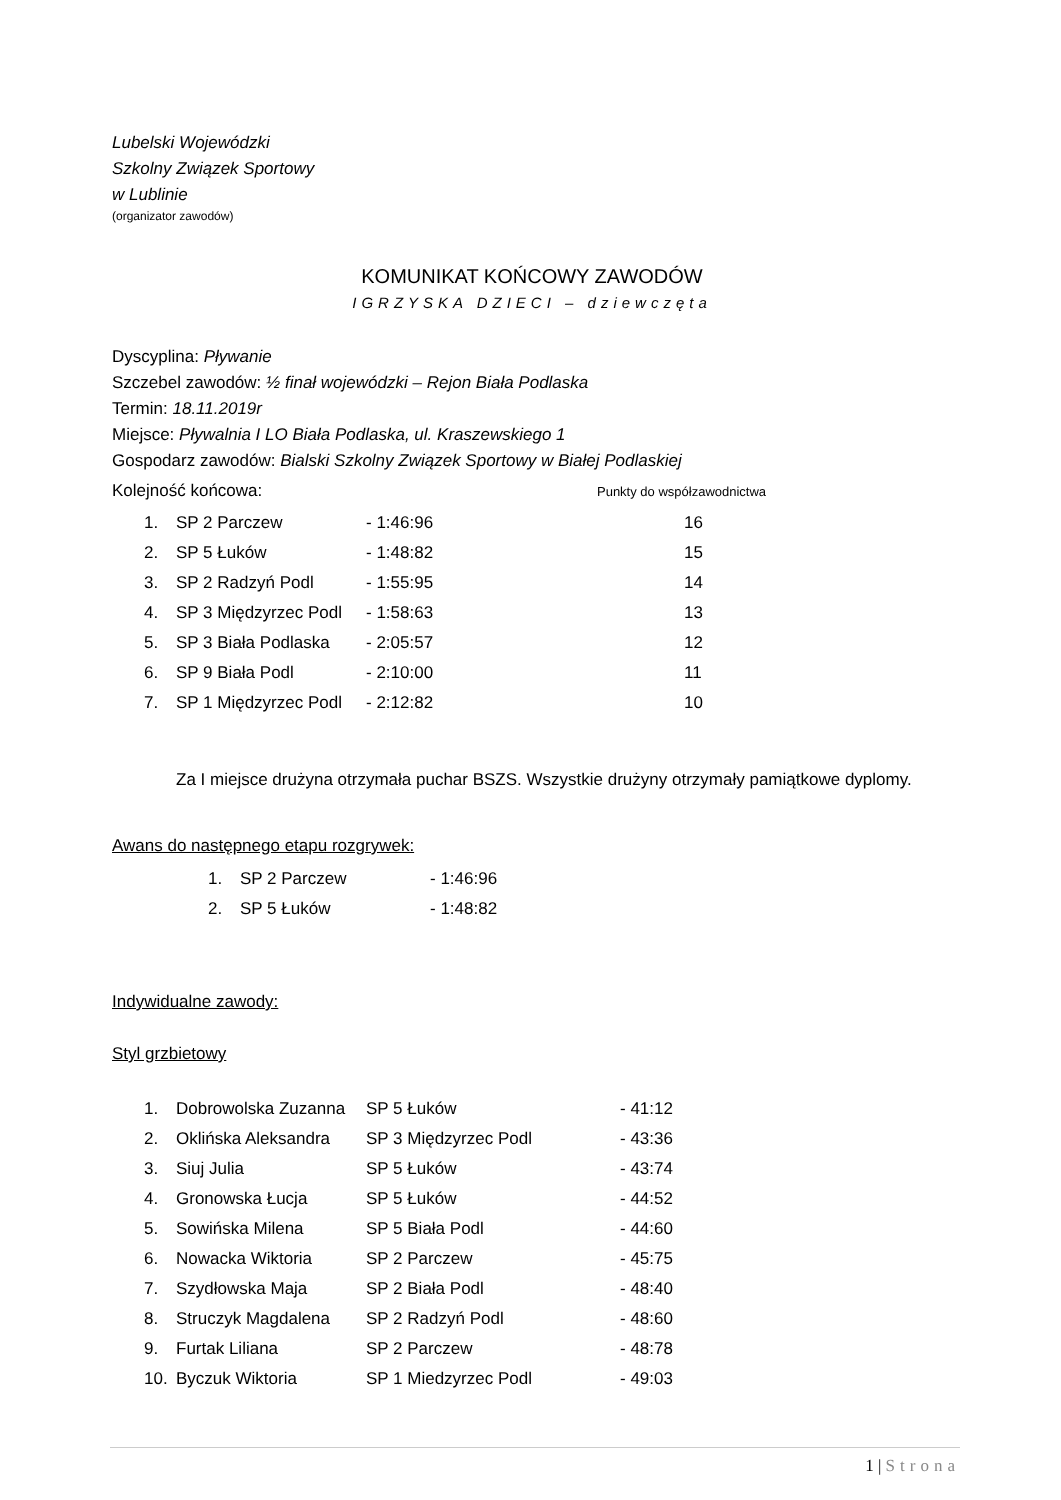Lubelski Wojewódzki
Szkolny Związek Sportowy
w Lublinie
(organizator zawodów)
KOMUNIKAT KOŃCOWY ZAWODÓW
IGRZYSKA DZIECI – dziewczęta
Dyscyplina: Pływanie
Szczebel zawodów: ½ finał wojewódzki – Rejon Biała Podlaska
Termin: 18.11.2019r
Miejsce: Pływalnia I LO Biała Podlaska, ul. Kraszewskiego 1
Gospodarz zawodów: Bialski Szkolny Związek Sportowy w Białej Podlaskiej
Kolejność końcowa: Punkty do współzawodnictwa
| 1. | SP 2 Parczew | - 1:46:96 | 16 |
| 2. | SP 5 Łuków | - 1:48:82 | 15 |
| 3. | SP 2 Radzyń Podl | - 1:55:95 | 14 |
| 4. | SP 3 Międzyrzec Podl | - 1:58:63 | 13 |
| 5. | SP 3 Biała Podlaska | - 2:05:57 | 12 |
| 6. | SP 9 Biała Podl | - 2:10:00 | 11 |
| 7. | SP 1 Międzyrzec Podl | - 2:12:82 | 10 |
Za I miejsce drużyna otrzymała puchar BSZS. Wszystkie drużyny otrzymały pamiątkowe dyplomy.
Awans do następnego etapu rozgrywek:
| 1. | SP 2 Parczew | - 1:46:96 |
| 2. | SP 5 Łuków | - 1:48:82 |
Indywidualne zawody:
Styl grzbietowy
| 1. | Dobrowolska Zuzanna | SP 5 Łuków | - 41:12 |
| 2. | Oklińska Aleksandra | SP 3 Międzyrzec Podl | - 43:36 |
| 3. | Siuj Julia | SP 5 Łuków | - 43:74 |
| 4. | Gronowska Łucja | SP 5 Łuków | - 44:52 |
| 5. | Sowińska Milena | SP 5 Biała Podl | - 44:60 |
| 6. | Nowacka Wiktoria | SP 2 Parczew | - 45:75 |
| 7. | Szydłowska Maja | SP 2 Biała Podl | - 48:40 |
| 8. | Struczyk Magdalena | SP 2 Radzyń Podl | - 48:60 |
| 9. | Furtak Liliana | SP 2 Parczew | - 48:78 |
| 10. | Byczuk Wiktoria | SP 1 Miedzyrzec Podl | - 49:03 |
1 | Strona